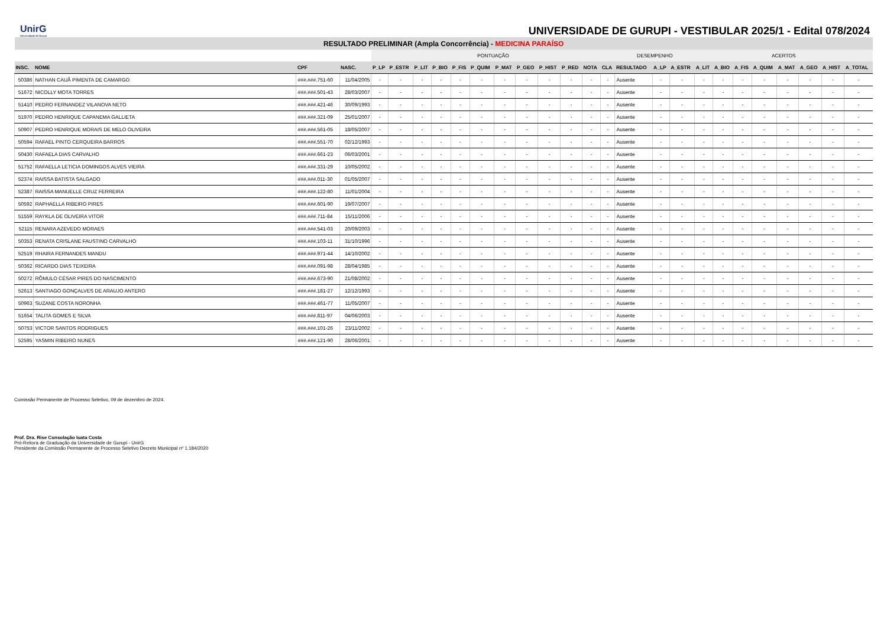UnirG
Universidade de Gurupi
UNIVERSIDADE DE GURUPI - VESTIBULAR 2025/1 - Edital 078/2024
| RESULTADO PRELIMINAR (Ampla Concorrência) - MEDICINA PARAÍSO | | | | | | | | | | | | | | | | | | | | | | | | | | |
| | | | | PONTUAÇÃO | | | | | | | | | | | | DESEMPENHO | | | ACERTOS | | | | | | | |
| INSC. | NOME | CPF | NASC. | P_LP | P_ESTR | P_LIT | P_BIO | P_FIS | P_QUIM | P_MAT | P_GEO | P_HIST | P_RED | NOTA | CLA | RESULTADO | A_LP | A_ESTR | A_LIT | A_BIO | A_FIS | A_QUIM | A_MAT | A_GEO | A_HIST | A_TOTAL |
| 50386 | NATHAN CAUÃ PIMENTA DE CAMARGO | ###.###.751-60 | 11/04/2005 | - | - | - | - | - | - | - | - | - | - | - | - | Ausente | - | - | - | - | - | - | - | - | - | - |
| 51672 | NICOLLY MOTA TORRES | ###.###.501-43 | 28/03/2007 | - | - | - | - | - | - | - | - | - | - | - | - | Ausente | - | - | - | - | - | - | - | - | - | - |
| 51410 | PEDRO FERNANDEZ VILANOVA NETO | ###.###.421-46 | 30/09/1993 | - | - | - | - | - | - | - | - | - | - | - | - | Ausente | - | - | - | - | - | - | - | - | - | - |
| 51970 | PEDRO HENRIQUE CAPANEMA GALLIETA | ###.###.321-09 | 25/01/2007 | - | - | - | - | - | - | - | - | - | - | - | - | Ausente | - | - | - | - | - | - | - | - | - | - |
| 50907 | PEDRO HENRIQUE MORAIS DE MELO OLIVEIRA | ###.###.561-05 | 18/05/2007 | - | - | - | - | - | - | - | - | - | - | - | - | Ausente | - | - | - | - | - | - | - | - | - | - |
| 50594 | RAFAEL PINTO CERQUEIRA BARROS | ###.###.551-70 | 02/12/1993 | - | - | - | - | - | - | - | - | - | - | - | - | Ausente | - | - | - | - | - | - | - | - | - | - |
| 50430 | RAFAELA DIAS CARVALHO | ###.###.661-23 | 06/03/2001 | - | - | - | - | - | - | - | - | - | - | - | - | Ausente | - | - | - | - | - | - | - | - | - | - |
| 51752 | RAFAELLA LETICIA DOMINGOS ALVES VIEIRA | ###.###.331-29 | 10/05/2002 | - | - | - | - | - | - | - | - | - | - | - | - | Ausente | - | - | - | - | - | - | - | - | - | - |
| 52374 | RAISSA BATISTA SALGADO | ###.###.011-30 | 01/05/2007 | - | - | - | - | - | - | - | - | - | - | - | - | Ausente | - | - | - | - | - | - | - | - | - | - |
| 52387 | RAISSA MANUELLE CRUZ FERREIRA | ###.###.122-80 | 11/01/2004 | - | - | - | - | - | - | - | - | - | - | - | - | Ausente | - | - | - | - | - | - | - | - | - | - |
| 50592 | RAPHAELLA RIBEIRO PIRES | ###.###.601-90 | 19/07/2007 | - | - | - | - | - | - | - | - | - | - | - | - | Ausente | - | - | - | - | - | - | - | - | - | - |
| 51559 | RAYKLA DE OLIVEIRA VITOR | ###.###.711-84 | 15/11/2006 | - | - | - | - | - | - | - | - | - | - | - | - | Ausente | - | - | - | - | - | - | - | - | - | - |
| 52115 | RENARA AZEVEDO MORAES | ###.###.541-03 | 20/09/2003 | - | - | - | - | - | - | - | - | - | - | - | - | Ausente | - | - | - | - | - | - | - | - | - | - |
| 50353 | RENATA CRISLANE FAUSTINO CARVALHO | ###.###.103-11 | 31/10/1996 | - | - | - | - | - | - | - | - | - | - | - | - | Ausente | - | - | - | - | - | - | - | - | - | - |
| 52519 | RHAIRA FERNANDES MANDU | ###.###.971-44 | 14/10/2002 | - | - | - | - | - | - | - | - | - | - | - | - | Ausente | - | - | - | - | - | - | - | - | - | - |
| 50362 | RICARDO DIAS TEIXEIRA | ###.###.091-98 | 28/04/1985 | - | - | - | - | - | - | - | - | - | - | - | - | Ausente | - | - | - | - | - | - | - | - | - | - |
| 50272 | RÔMULO CÉSAR PIRES DO NASCIMENTO | ###.###.673-90 | 21/08/2002 | - | - | - | - | - | - | - | - | - | - | - | - | Ausente | - | - | - | - | - | - | - | - | - | - |
| 52613 | SANTIAGO GONÇALVES DE ARAUJO ANTERO | ###.###.181-27 | 12/12/1993 | - | - | - | - | - | - | - | - | - | - | - | - | Ausente | - | - | - | - | - | - | - | - | - | - |
| 50963 | SUZANE COSTA NORONHA | ###.###.461-77 | 11/05/2007 | - | - | - | - | - | - | - | - | - | - | - | - | Ausente | - | - | - | - | - | - | - | - | - | - |
| 51654 | TALITA GOMES E SILVA | ###.###.811-97 | 04/06/2003 | - | - | - | - | - | - | - | - | - | - | - | - | Ausente | - | - | - | - | - | - | - | - | - | - |
| 50753 | VICTOR SANTOS RODRIGUES | ###.###.101-26 | 23/11/2002 | - | - | - | - | - | - | - | - | - | - | - | - | Ausente | - | - | - | - | - | - | - | - | - | - |
| 52595 | YASMIN RIBEIRO NUNES | ###.###.121-90 | 28/06/2001 | - | - | - | - | - | - | - | - | - | - | - | - | Ausente | - | - | - | - | - | - | - | - | - | - |
Comissão Permanente de Processo Seletivo, 09 de dezembro de 2024.
Prof. Dra. Rise Consolação Iuata Costa
Pró-Reitora de Graduação da Universidade de Gurupi - UnirG
Presidente da Comissão Permanente de Processo Seletivo Decreto Municipal nº 1.184/2020